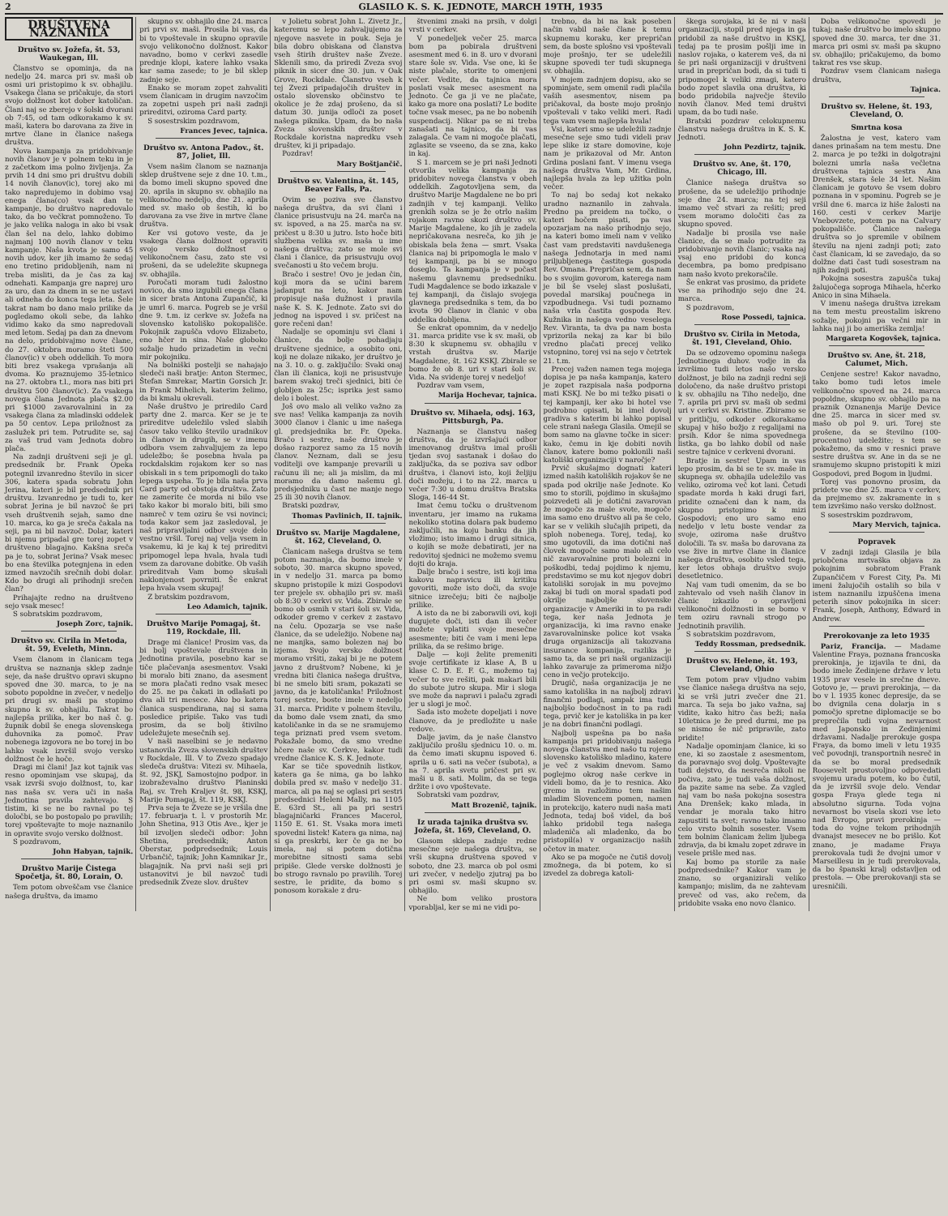2 GLASILO K. S. K. JEDNOTE, MARCH 19TH, 1935
DRUŠTVENA NAZNANILA
Društvo sv. Jožefa, št. 53, Waukegan, Ill.
Članstvo se opominja, da na nedeljo 24. marca pri sv. maši ob osmi uri pristopimo k sv. obhajilu. Vsakega člana se pričakuje, da stori svojo dolžnost kot dober katoličan. Člani naj se zberejo v šolski dvorani ob 7:45, od tam odkorakamo k sv. maši, katera bo darovana za žive in mrtve člane in članice našega društva.
Nova kampanja za pridobivanje novih članov je v polnem teku in je z začetkom ima polno življenja. Za prvih 14 dni smo pri društvu dobili 14 novih članov(ic), torej ako mi tako napredujemo in dobimo vsaj enega člana(co) vsak dan te kampanje, bo društvo napredovalo tako, da bo večkrat pomnoženo. To je jako velika naloga in ako bi vsak član šel na delo, lahko dobimo najmanj 100 novih članov v teku kampanje. Naša kvota je samo 45 novih udov, ker jih imamo že sedaj eno tretino pridobljenih, nam ni treba misliti, da je čas za kaj odnehati. Kampanja gre naprej uro za uro, dan za dnem in se ne ustavi ali odneha do konca tega leta. Šele takrat nam bo dano malo prilike da pogledamo okoli sebe, da lahko vidimo kako da smo napredovali med letom. Sedaj pa dan za dnevom na delo, pridobivajmo nove člane, do 27. oktobra moramo šteti 500 članov(ic) v obeh oddelkih. To mora biti brez vsakega vprašanja ali dvoma. Ko praznujemo 35-letnico na 27. oktobra t.l., mora nas biti pri društvu 500 članov(ic). Za vsakega novega člana Jednota plača $2.00 pri $1000 zavarovalnini in za vsakega člana za mladinski oddelek pa 50 centov. Lepa priložnost za zaslužek pri tem. Potrudite se, saj za vaš trud vam Jednota dobro plača.
Na zadnji društveni seji je gl. predsednik br. Frank Opeka potegnil izvanredno število in sicer 306, katera spada sobratu John Jerina, kateri je bil predsednik pri društvu. Izvanredno je tudi to, ker sobrat Jerina je bil navzoč še pri vseh društvenih sejah, samo dne 10. marca, ko ga je sreča čakala na seji, pa ni bil navzoč. Dolar, kateri bi njemu pripadal gre torej zopet v društveno blagajno. Kakšna sreča pa je to, sobrat Jerina? Vsak mesec bo ena številka potegnjena in eden izmed navzočih srečnih dobi dolar. Kdo bo drugi ali prihodnji srečen član?
Prihajajte redno na društveno sejo vsak mesec!
S sobratskim pozdravom,
Joseph Zorc, tajnik.
Društvo sv. Cirila in Metoda, št. 59, Eveleth, Minn.
Vsem članom in članicam tega društva se naznanja sklep zadnje seje, da naše društvo opravi skupno spoved dne 30. marca, to je na soboto popoldne in zvečer, v nedeljo pri drugi sv. maši pa stopimo skupno k sv. obhajilu. Takrat bo najlepša prilika, ker bo naš č. g. župnik dobil še enega slovenskega duhovnika za pomoč. Prav nobenega izgovora ne bo torej in bo lahko vsak izvršil svojo versko dolžnost če le hoče.
Dragi mi člani! Jaz kot tajnik vas resno opominjam vse skupaj, da vsak izvrši svojo dolžnost, to, kar nas naša sv. vera uči in naša Jednotina pravila zahtevajo. S tistim, ki se ne bo ravnal po tej določbi, se bo postopalo po pravilih; torej vpoštevajte to moje naznanilo in opravite svojo versko dolžnost.
S pozdravom,
John Habyan, tajnik.
Društvo Marije Čistega Spočetja, št. 80, Lorain, O.
Tem potom obveščam vse članice našega društva, da imamo
skupno sv. obhajilo dne 24. marca pri prvi sv. maši. Prosila bi vas, da bi to vpoštevale in skupno opravile svojo velikonočno dolžnost. Kakor navadno, bomo v cerkvi zasedle prednje klopi, katere lahko vsaka kar sama zasede; to je bil sklep zadnje seje.
Enako se moram zopet zahvaliti vsem članicam in drugim navzočim za zopetni uspeh pri naši zadnji prireditvi, oziroma Card party.
S sosestrskim pozdravom,
Frances Jevec, tajnica.
Društvo sv. Antona Padov., št. 87, Joliet, Ill.
Vsem našim članom se naznanja sklep društvene seje z dne 10. t.m., da bomo imeli skupno spoved dne 20. aprila in skupno sv. obhajilo na velikonočno nedeljo, dne 21. aprila med sv. mašo ob šestih, ki bo darovana za vse žive in mrtve člane društva.
Ker vsi gotovo veste, da je vsakega člana dolžnost opraviti svojo versko dolžnost o velikonočnem času, zato ste vsi prošeni, da se udeležite skupnega sv. obhajila.
Poročati moram tudi žalostno novico, da smo izgubili enega člana in sicer brata Antona Zupančič, ki je umrl 6. marca. Pogreb se je vršil dne 9. t.m. iz cerkve sv. Jožefa na slovensko katoliško pokopališče. Pokojnik zapušča vdovo Elizabeto, eno hčer in sina. Naše globoko sožalje hudo prizadetim in večni mir pokojniku.
Na bolniški postelji se nahajajo sledeči naši bratje: Anton Stermec, Štefan Smrekar, Martin Gorsich Jr. in Frank Mihelich, katerim želimo, da bi kmalu okrevali.
Naše društvo je priredilo Card party dne 2. marca. Ker se je te prireditve udeležilo vsled slabih časov tako veliko število uradnikov in članov in drugih, se v imenu odbora vsem zahvaljujem za lepo udeležbo; še posebna hvala pa rockdalskim rojakom ker so nas obiskali in s tem pripomogli do tako lepega uspeha. To je bila naša prva Card party od obstoja društva. Zato ne zamerite če morda ni bilo vse tako kakor bi moralo biti, bili smo namreč v tem oziru še vsi novinci; toda kakor sem jaz zasledoval, je naš pripravljalni odbor svoje delo vestno vršil. Torej naj velja vsem in vsakemu, ki je kaj k tej prireditvi pripomogel lepa hvala, hvala tudi vsem za darovane dobitke. Ob vaših prireditvah Vam bomo skušali naklonjenost povrniti. Še enkrat lepa hvala vsem skupaj!
Z bratskim pozdravom,
Leo Adamich, tajnik.
Društvo Marije Pomagaj, št. 119, Rockdale, Ill.
Drage mi članice! Prosim vas, da bi bolj vpoštevale društvena in Jednotina pravila, posebno kar se tiče plačevanja asesmentov. Vsaki bi moralo biti znano, da asesment se mora plačati redno vsak mesec do 25. ne pa čakati in odlašati po dva ali tri mesece. Ako bo katera članica suspendirana, naj si sama posledice pripiše. Tako vas tudi prosim, da se bolj štivilno udeležujete mesečnih sej.
V naši naselbini se je nedavno ustanovila Zveza slovenskih društev v Rockdale, Ill. V to Zvezo spadajo sledeča društva: Vitezi sv. Mihaela, št. 92, JSKJ, Samostojno podpor. in izobraževalno društvo Planinski Raj, sv. Treh Kraljev št. 98, KSKJ, Marije Pomagaj, št. 119, KSKJ.
Prva seja te Zveze se je vršila dne 17. februarja t. l. v prostorih Mr. John Shetina, 913 Otis Ave., kjer je bil izvoljen sledeči odbor: John Shetina, predsednik; Anton Oberstar, podpredsednik; Louis Urbančič, tajnik; John Kamnikar Jr., blagajnik. Na prvi naši seji pri ustanovitvi je bil navzoč tudi predsednik Zveze slov. društev
v Jolietu sobrat John L. Zivetz Jr., kateremu se lepo zahvaljujemo za njegove nasvete in pouk. Seja je bila dobro obiskana od članstva vseh štirih društev naše Zveze. Sklenili smo, da priredi Zveza svoj piknik in sicer dne 30. jun. v Oak Grove, Rockdale. Članstvo vseh k tej Zvezi pripadajočih društev in ostalo slovensko občinstvo te okolice je že zdaj prošeno, da si datum 30. junija odloči za poset našega piknika. Upam, da bo naša Zveza slovenskih društev v Rockdale koristna napredku vseh društev, ki ji pripadajo.
Pozdrav!
Mary Boštjančič.
Društvo sv. Valentina, št. 145, Beaver Falls, Pa.
Ovim se poziva sve članstvo našega društva, da svi člani i članice prisustvuju na 24. marča na sv. ispoved, a na 25. marča na sv. pričest u 8:30 u jutro. Isto hoče biti službena velika sv. maša u ime našega društva; zato se mole svi člani i članice, da prisustvuju ovoj svečanosti u što večem broju.
Bračo i sestre! Ovo je jedan čin, koji mora da se učini barem jadanput na leto, kakor nam propisuje naša dužnost i pravila naše K. S. K. Jednote. Zato svi do jednog na ispoved i sv. pričest na gore rečeni dan!
Nadalje se opominju svi člani i članice, da bolje pohadjaju društvene sjednice, a osobito oni, koji ne dolaze nikako, jer društvo je na 3. 10. o. g. zaključilo: Svaki onaj član ili članica, koji ne prisustvuje barem svakoj treči sjednici, biti će globljen za 25c; isprika jest samo delo i bolest.
Još ovo malo ali veliko važno za sve nas! Velika kampanja za novih 3000 članov i članic u ime našega gl. predsjednika br. Fr. Opeka. Bračo i sestre, naše društvo je došao razporez samo za 15 novih članov. Neznam, dali se jesu voditelji ove kampanje prevarili u računu ili ne; ali ja mislim, da mi moramo da damo našemu gl. predsjedniku u čast ne manje nego 25 ili 30 novih članov.
Bratski pozdrav,
Thomas Pavlinich, II. tajnik.
Društvo sv. Marije Magdalene, št. 162, Cleveland, O.
Članicam našega društva se tem potom naznanja, da bomo imele v soboto, 30. marca skupno spoved, in v nedeljo 31. marca pa bomo skupno pristopile k mizi Gospodovi ter prejele sv. obhajilo pri sv. maši ob 8:30 v cerkvi sv. Vida. Zbirale se bomo ob osmih v stari šoli sv. Vida, odkoder gremo v cerkev z zastavo na čelu. Opozarja se vse naše članice, da se udeležijo. Nobene naj ne manjka, samo bolezen naj bo izjema. Svojo versko dolžnost moramo vršiti, zakaj bi je ne potem javno z društvom? Nobene, ki je vredna biti članica našega društva, bi ne smelo biti sram, pokazati se javno, da je katoličanka! Priložnost torej sestre, boste imele v nedeljo 31. marca. Pridite v polnem številu, da bomo dale vsem znati, da smo katoličanke in da se ne sramujemo tega priznati pred vsem svetom. Pokažale bomo, da smo vredne hčere naše sv. Cerkve, kakor tudi vredne članice K. S. K. Jednote.
Kar se tiče spovednih listkov, katera ga še nima, ga bo lahko dobila pred sv. mašo v nedeljo 31. marca, ali pa naj se oglasi pri sestri predsednici Heleni Mally, na 1105 E. 63rd St., ali pa pri sestri blagajničarki Frances Macerol, 1150 E. 61. St. Vsaka mora imeti spovedni listek! Katera ga nima, naj si ga preskrbi, ker če ga ne bo imela, naj si potem dotična morebitne sitnosti sama sebi pripiše. Glede verske dolžnosti je bo strogo ravnalo po pravilih. Torej sestre, le pridite, da bomo s ponosom korakale z dru-
štvenimi znaki na prsih, v dolgi vrsti v cerkev.
V ponedeljek večer 25. marca bom pa pobirala društveni asesment med 6. in 8. uro v dvorani stare šole sv. Vida. Vse one, ki še niste plačale, storite to omenjeni večer. Vedite, da tajnica mora poslati vsak mesec asesment na Jednoto. Če ga ji ve ne plačate, kako ga more ona poslati? Le bodite točne vsak mesec, pa ne bo nobenih suspendacij. Nikar pa se ni treba zanašati na tajnico, da bi vas zalagala. Če vam ni mogoče plačati, zglasite se vseeno, da se zna, kako in kaj.
S 1. marcem se je pri naši Jednoti otvorila velika kampanja za pridobitev novega članstva v obeh oddelkih. Zagotovljena sem, da društvo Marije Magdalene ne bo pri zadnjih v tej kampanji. Veliko grenkih solza se je že otrlo našim rojakom ravno skozi društvo sv. Marije Magdalene, ko jih je zadela nepričakovana nesreča, ko jih je obiskala bela žena — smrt. Vsaka članica naj bi pripomogla le malo v tej kampanji, pa bi se mnogo doseglo. Ta kampanja je v počast našemu glavnemu predsedniku. Tudi Magdalence se bodo izkazale v tej kampanji, da čislajo svojega glavnega predsednika s tem, da bo kvota 90 članov in članic v oba oddelka dobljena.
Še enkrat opomnim, da v nedeljo 31. marca pridite vse k sv. maši, ob 8:30 k skupnemu sv. obhajilu v vrstah društva sv. Marije Magdalene, št. 162 KSKJ. Zbirale se bomo že ob 8. uri v stari šoli sv. Vida. Na svidenje torej v nedeljo!
Pozdrav vam vsem,
Marija Hochevar, tajnica.
Društvo sv. Mihaela, odsj. 163, Pittsburgh, Pa.
Naznanja se članstvu našeg društva, da je izvršajući odbor imenovanog društva imal prošli tjedan svoj sastanak i došao do zaključka, da se poziva sav odbor društva, i članovi isto, koji željiju doči možeju, i to na 22. marca u večer 7:30 u domu društva Bratska Sloga, 146-44 St.
Imat čemu točku o društvenom inventaru, jer imamo na rukama nekoliko stotina dolara pak budemo zaključili, na koju banku da jih vložimo; isto imamo i drugi sitnica, o kojih se može debatirati, jer na redovitoj sjednici ne možemo svemu dojti do kraja.
Dalje bračo i sestre, isti koji ima kakovu napravicu ili kritiku govoriti, može isto doči, da svoje sitnice izrečeju; biti če najbolje prilike.
A isto da ne bi zaboravili ovi, koji dugujete doči, isti dan ili večer možete vplatiti svoje mesečne asesmente; biti če vam i meni lepa prilika, da se rešimo brige.
Dalje — koji želite premeniti svoje certifikate iz klase A, B u klase C. D. E. F. G., možemo taj večer to sve rešiti, pak makari bili do subote jutro skupa. Mir i sloga sve može da napravi i palaču zgradi jer u slogi je moč.
Sada isto možete dopeljati i nove članove, da je predložite u naše redove.
Dalje javim, da je naše članstvo zaključilo prošlu sjednicu 10. o. m. da čemo imati skupnu ispoved 6. aprila u 6. sati na večer (subota), a na 7. aprila svetu pričest pri sv. maši u 8. sati. Molim, da se tega držite i ovo vpoštevate.
Sobratski vam pozdrav,
Matt Brozenič, tajnik.
Iz urada tajnika društva sv. Jožefa, št. 169, Cleveland, O.
Glasom sklepa zadnje redne mesečne seje našega društva, se vrši skupna društvena spoved v soboto, dne 23. marca ob pol osmi uri zvečer, v nedeljo zjutraj pa bo pri osmi sv. maši skupno sv. obhajilo.
Ne bom veliko prostora vporabljal, ker se mi ne vidi po-
trebno, da bi na kak poseben način vabil naše člane k temu skupnemu koraku, ker prepričan sem, da boste splošno vsi vpoštevali moje prošnjo, ter se udeležili skupne spovedi ter tudi skupnega sv. obhajila.
V mojem zadnjem dopisu, ako se spominjate, sem omenil radi plačila vaših asesmentov, nisem pa pričakoval, da boste mojo prošnjo vpoštevali v tako veliki meri. Radi tega vam vsem najlepša hvala!
Vsi, kateri smo se udeležili zadnje mesečne seje smo tudi videli prav lepe slike iz stare domovine, koje nam je prikazoval od Mr. Anton Grdina poslani fant. V imenu vsega našega društva Vam, Mr. Grdina, najlepša hvala za lep užitka poln večer.
To naj bo sedaj kot nekako uradno naznanilo in zahvala. Predno pa preidem na točko, o kateri hočem pisati, pa vas opozarjam na našo prihodnjo sejo, na kateri bomo imeli nam v veliko čast vam predstaviti navdušenega našega Jednotarja in med nami priljubljenega častitega gospoda Rev. Omana. Prepričan sem, da nam bo s svojim govorom, katerega nam je bil še vselej slast poslušati, povedal marsikaj poučnega in vzpodbudnega. Vsi tudi poznamo naša vrla častita gospoda Rev. Kužnika in našega vedno veselega Rev. Viranta, ta dva pa nam bosta vprizorila nekaj za kar bi bilo vredno plačati precej veliko vstopnino, torej vsi na sejo v četrtek 21. t.m.
Precej važen namen tega mojega dopisa je pa naša kampanja, katero je zopet razpisala naša podporna mati KSKJ. Ne bo mi težko pisati o tej kampanji, ker ako bi hotel vse podrobno opisati, bi imel dovolj gradiva s katerim bi lahko popisal cele strani našega Glasila. Omejil se bom samo na glavne točke in sicer: kako, čemu in kje dobiti novih članov, katere bomo poklonili naši katoliški organizaciji v naročje?
Prvič skušajmo dognati kateri izmed naših katoliških rojakov še ne spada pod okrilje naše Jednote. Ko smo to storili, pojdimo in skušajmo poizvedeti ali je dotični zavarovan že mogoče za male svote, mogoče ima samo eno društvo ali pa še celo, kar se v velikih slučajih pripeti, da sploh nobenega. Torej, tedaj, ko smo ugotovili, da ima dotični naš človek mogoče samo malo ali celo nič zavarovalnine proti bolezni in poškodbi, tedaj pojdimo k njemu, predstavimo se mu kot njegov dobri katoliški sorojak in mu povejmo zakaj bi tudi on moral spadati pod okrilje najboljše slovenske organizacije v Ameriki in to pa radi tega, ker naša Jednota je organizacija, ki ima ravno enake zavarovalninske police kot vsaka druga organizacija ali takozvana insurance kompanija, razlika je samo ta, da se pri naši organizaciji lahko zavaruje za primeroma nižjo ceno in večjo protekcijo.
Drugič, naša organizacija je ne samo katoliška in na najbolj zdravi finančni podlagi, ampak ima tudi najboljšo bodočnost in to pa radi tega, prvič ker je katoliška in pa ker je na dobri finančni podlagi.
Najbolj uspešna pa bo naša kampanja pri pridobivanju našega novega članstva med našo tu rojeno slovensko katoliško mladino, katere je več z vsakim dnevom. Samo poglejmo okrog naše cerkve in videli bomo, da je to resnica. Ako gremo in razložimo tem našim mladim Slovencem pomen, namen in protekcijo, katero nudi naša mati Jednota, tedaj boš videl, da boš lahko pridobil tega našega mladeniča ali mladenko, da bo pristopil(a) v organizacijo naših očetov in mater.
Ako se pa mogoče ne čutiš dovolj zmožnega, da bi potem, ko si izvedel za dobrega katoli-
škega sorojaka, ki še ni v naši organizaciji, stopil pred njega in ga pridobil za naše društvo in KSKJ, tedaj pa te prosim pošlji ime in naslov rojaka, o katerem veš, da ni še pri naši organizaciji v društveni urad in prepričan bodi, da si tudi ti pripomogel k veliki zmagi, katero bodo zopet slavila ona društva, ki bodo pridobila največje število novih članov. Med temi društvi upam, da bo tudi naše.
Bratski pozdrav celokupnemu članstvu našega društva in K. S. K. Jednoti.
John Pezdirtz, tajnik.
Društvo sv. Ane, št. 170, Chicago, Ill.
Članice našega društva so prošene, da se udeležijo prihodnje seje dne 24. marca; na tej seji imamo več stvari za rešiti; pred vsem moramo določiti čas za skupno spoved.
Nadalje bi prosila vse naše članice, da se malo potrudite za pridobivanje novih članic; vsaka naj vsaj eno pridobi do konca decembra, pa bomo predpisano nam našo kvoto prekoračile.
Še enkrat vas prosimo, da pridete vse na prihodnjo sejo dne 24. marca.
S pozdravom,
Rose Possedi, tajnica.
Društvo sv. Cirila in Metoda, št. 191, Cleveland, Ohio.
Da se odzovemo opominu našega Jednotinega duhov. vodje in da izvršimo tudi letos našo versko dolžnost, je bilo na zadnji redni seji določeno, da naše društvo pristopi k sv. obhajilu na Tiho nedeljo, dne 7. aprila pri prvi sv. maši ob sedmi uri v cerkvi sv. Kristine. Zbiramo se v pritličju, odkoder odkorakamo skupaj v hišo božjo z regalijami na prsih. Kdor še nima spovednega listka, ga bo lahko dobil od naše sestre tajnice v cerkveni dvorani.
Bratje in sestre! Upam in vas lepo prosim, da bi se te sv. maše in skupnega sv. obhajila udeležilo vas veliko, oziroma več kot lani. Četudi spadate morda h kaki drugi fari, pridite označeni dan k nam, da skupno pristopimo k mizi Gospodovi; eno uro samo eno nedeljo v letu boste vendar za svoje, oziroma naše društvo določili. Ta sv. maša bo darovana za vse žive in mrtve člane in članice našega društva, osobito vsled tega, ker letos obhaja društvo svojo desetletnico.
Naj vam tudi omenim, da se bo zahtevalo od vseh naših članov in članic izkazilo o opravljeni velikonočni dolžnosti in se bomo v tem oziru ravnali strogo po Jednotinih pravilih.
S sobratskim pozdravom,
Teddy Rossman, predsednik.
Društvo sv. Helene, št. 193, Cleveland, Ohio
Tem potom prav vljudno vabim vse članice našega društva na sejo, ki se vrši jutri zvečer dne 21. marca. Ta seja bo jako važna, saj vidite, kako hitro čas beži; naša 10letnica je že pred durmi, me pa se nismo še nič pripravile, zato pridite!
Nadalje opominjam članice, ki so ene, ki so zaostale z asesmentom, da poravnajo svoj dolg. Vpoštevajte tudi dejstvo, da nesreča nikoli ne počiva, zato je tudi vaša dolžnost, da pazite same na sebe. Za vzgled naj vam bo naša pokojna sosestra Ana Drenšek; kako mlada, in vendar je morala tako hitro zapustiti ta svet; ravno tako imamo celo vrsto bolnih sosester. Vsem tem bolnim članicam želim ljubega zdravja, da bi kmalu zopet zdrave in vesele prišle med nas.
Kaj bomo pa storile za naše podpredsednike? Kakor vam je znano, so organizirali veliko kampanjo; mislim, da ne zahtevam preveč od vas, ako rečem, da pridobite vsaka eno novo članico.
Doba velikonočne spovedi je tukaj; naše društvo bo imelo skupno spoved dne 30. marca, ter dne 31. marca pri osmi sv. maši pa skupno sv. obhajilo; pričakujemo, da bomo takrat res vse skup.
Pozdrav vsem članicam našega društva,
Tajnica.
Društvo sv. Helene, št. 193, Cleveland, O.
Smrtna kosa
Žalostna je vest, katero vam danes prinašam na tem mestu. Dne 2. marca je po težki in dolgotrajni bolezni umrla naša večletna društvena tajnica sestra Ana Drenšek, stara šele 34 let. Našim članicam je gotovo še vsem dobro poznana in v spominu. Pogreb se je vršil dne 6. marca iz hiše žalosti na 160. cesti v cerkev Marije Vnebovzete, potem pa na Calvary pokopališče. Članice našega društva so jo spremile v obilnem številu na njeni zadnji poti; zato čast članicam, ki se zavedajo, da so dolžne dati čast tudi sosestram na njih zadnji poti.
Pokojna sosestra zapušča tukaj žalujočega soproga Mihaela, hčerko Anico in sina Mihaela.
V imenu našega društva izrekam na tem mestu preostalim iskreno sožalje, pokojni pa večni mir in lahka naj ji bo ameriška zemlja!
Margareta Kogovšek, tajnica.
Društvo sv. Ane, št. 218, Calumet, Mich.
Cenjene sestre! Kakor navadno, tako bomo tudi letos imele velikonočno spoved na 24. marca popoldne, skupno sv. obhajilo pa na praznik Oznanenja Marije Device dne 25. marca in sicer med sv. mašo ob pol 9. uri. Torej ste prošene, da se številno (100-procentno) udeležite; s tem se pokažemo, da smo v resnici prave sestre društva sv. Ane in da se ne sramujemo skupno pristopiti k mizi Gospodovi, pred Bogom in ljudmi.
Torej vas ponovno prosim, da pridete vse dne 25. marca v cerkev, da prejmemo sv. zakramente in s tem izvršimo našo versko dolžnost.
S sosestrskim pozdravom,
Mary Mervich, tajnica.
Popravek
V zadnji izdaji Glasila je bila priobčena mrtvaška objava za pokojnim sobratom Frank Zupančičem v Forest City, Pa. Mi imeni žalujočih ostalih so bila v istem naznanilu izpuščena imena peterih sinov pokojnika in sicer: Frank, Joseph, Anthony, Edward in Andrew.
Prerokovanje za leto 1935
Pariz, Francija. — Madame Valentine Fraya, poznana francoska prerokinja, je izjavila te dni, da bodo imele Zedinjene države v letu 1935 prav vesele in srečne dneve. Gotovo je, — pravi prerokinja, — da bo v l. 1935 konec depresije, da se bo dvignila cena dolarja in s pomočjo spretne diplomacije se bo preprečila tudi vojna nevarnost med Japonsko in Zedinjenimi državami. Nadalje prerokuje gospa Fraya, da bomo imeli v letu 1935 več povodnji, transportnih nesreč in da se bo moral predsednik Roosevelt prostovoljno odpovedati svojemu uradu potem, ko bo čutil, da je izvršil svoje delo. Vendar gospa Fraya glede tega ni absolutno sigurna. Toda vojna nevarnost bo visela skozi vse leto nad Evropo, pravi prerokinja — toda do vojne tekom prihodnjih dvanajst mesecev ne bo prišlo. Kot znano, je madame Fraya prerokovala tudi že dvojni umor v Marseillesu in je tudi prerokovala, da bo španski kralj odstavljen od prestola. — Obe prerokovanji sta se uresničili.